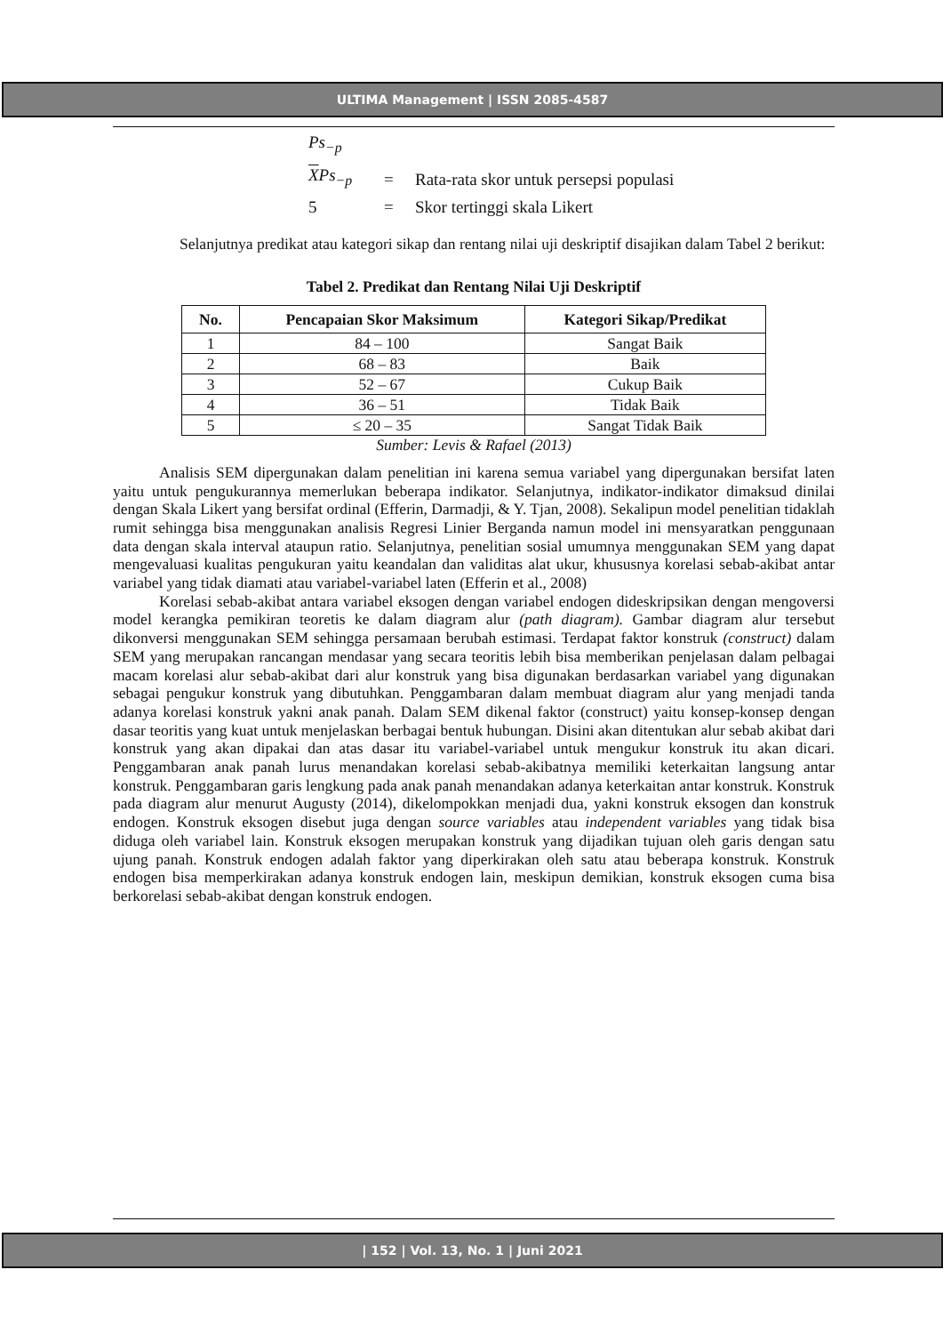ULTIMA Management | ISSN 2085-4587
Ps<sub>−p</sub>
XPs<sub>−p</sub> = Rata-rata skor untuk persepsi populasi
5 = Skor tertinggi skala Likert
Selanjutnya predikat atau kategori sikap dan rentang nilai uji deskriptif disajikan dalam Tabel 2 berikut:
Tabel 2. Predikat dan Rentang Nilai Uji Deskriptif
| No. | Pencapaian Skor Maksimum | Kategori Sikap/Predikat |
| --- | --- | --- |
| 1 | 84 – 100 | Sangat Baik |
| 2 | 68 – 83 | Baik |
| 3 | 52 – 67 | Cukup Baik |
| 4 | 36 – 51 | Tidak Baik |
| 5 | ≤ 20 – 35 | Sangat Tidak Baik |
Sumber: Levis & Rafael (2013)
Analisis SEM dipergunakan dalam penelitian ini karena semua variabel yang dipergunakan bersifat laten yaitu untuk pengukurannya memerlukan beberapa indikator. Selanjutnya, indikator-indikator dimaksud dinilai dengan Skala Likert yang bersifat ordinal (Efferin, Darmadji, & Y. Tjan, 2008). Sekalipun model penelitian tidaklah rumit sehingga bisa menggunakan analisis Regresi Linier Berganda namun model ini mensyaratkan penggunaan data dengan skala interval ataupun ratio. Selanjutnya, penelitian sosial umumnya menggunakan SEM yang dapat mengevaluasi kualitas pengukuran yaitu keandalan dan validitas alat ukur, khususnya korelasi sebab-akibat antar variabel yang tidak diamati atau variabel-variabel laten (Efferin et al., 2008)
Korelasi sebab-akibat antara variabel eksogen dengan variabel endogen dideskripsikan dengan mengoversi model kerangka pemikiran teoretis ke dalam diagram alur (path diagram). Gambar diagram alur tersebut dikonversi menggunakan SEM sehingga persamaan berubah estimasi. Terdapat faktor konstruk (construct) dalam SEM yang merupakan rancangan mendasar yang secara teoritis lebih bisa memberikan penjelasan dalam pelbagai macam korelasi alur sebab-akibat dari alur konstruk yang bisa digunakan berdasarkan variabel yang digunakan sebagai pengukur konstruk yang dibutuhkan. Penggambaran dalam membuat diagram alur yang menjadi tanda adanya korelasi konstruk yakni anak panah. Dalam SEM dikenal faktor (construct) yaitu konsep-konsep dengan dasar teoritis yang kuat untuk menjelaskan berbagai bentuk hubungan. Disini akan ditentukan alur sebab akibat dari konstruk yang akan dipakai dan atas dasar itu variabel-variabel untuk mengukur konstruk itu akan dicari. Penggambaran anak panah lurus menandakan korelasi sebab-akibatnya memiliki keterkaitan langsung antar konstruk. Penggambaran garis lengkung pada anak panah menandakan adanya keterkaitan antar konstruk. Konstruk pada diagram alur menurut Augusty (2014), dikelompokkan menjadi dua, yakni konstruk eksogen dan konstruk endogen. Konstruk eksogen disebut juga dengan source variables atau independent variables yang tidak bisa diduga oleh variabel lain. Konstruk eksogen merupakan konstruk yang dijadikan tujuan oleh garis dengan satu ujung panah. Konstruk endogen adalah faktor yang diperkirakan oleh satu atau beberapa konstruk. Konstruk endogen bisa memperkirakan adanya konstruk endogen lain, meskipun demikian, konstruk eksogen cuma bisa berkorelasi sebab-akibat dengan konstruk endogen.
| 152 | Vol. 13, No. 1 | Juni 2021